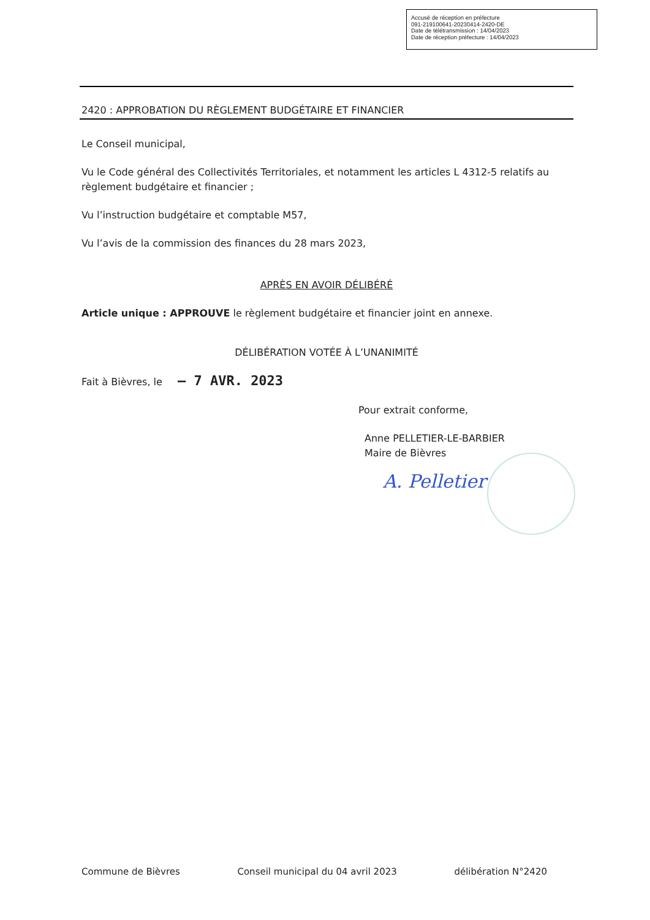Accusé de réception en préfecture
091-219100641-20230414-2420-DE
Date de télétransmission : 14/04/2023
Date de réception préfecture : 14/04/2023
2420 : APPROBATION DU RÈGLEMENT BUDGÉTAIRE ET FINANCIER
Le Conseil municipal,
Vu le Code général des Collectivités Territoriales, et notamment les articles L 4312-5 relatifs au règlement budgétaire et financier ;
Vu l’instruction budgétaire et comptable M57,
Vu l’avis de la commission des finances du 28 mars 2023,
APRÈS EN AVOIR DÉLIBÉRÉ
Article unique : APPROUVE le règlement budgétaire et financier joint en annexe.
DÉLIBÉRATION VOTÉE À L’UNANIMITÉ
Fait à Bièvres, le – 7 AVR. 2023
Pour extrait conforme,
Anne PELLETIER-LE-BARBIER
Maire de Bièvres
A. Pelletier
Commune de Bièvres Conseil municipal du 04 avril 2023 délibération N°2420